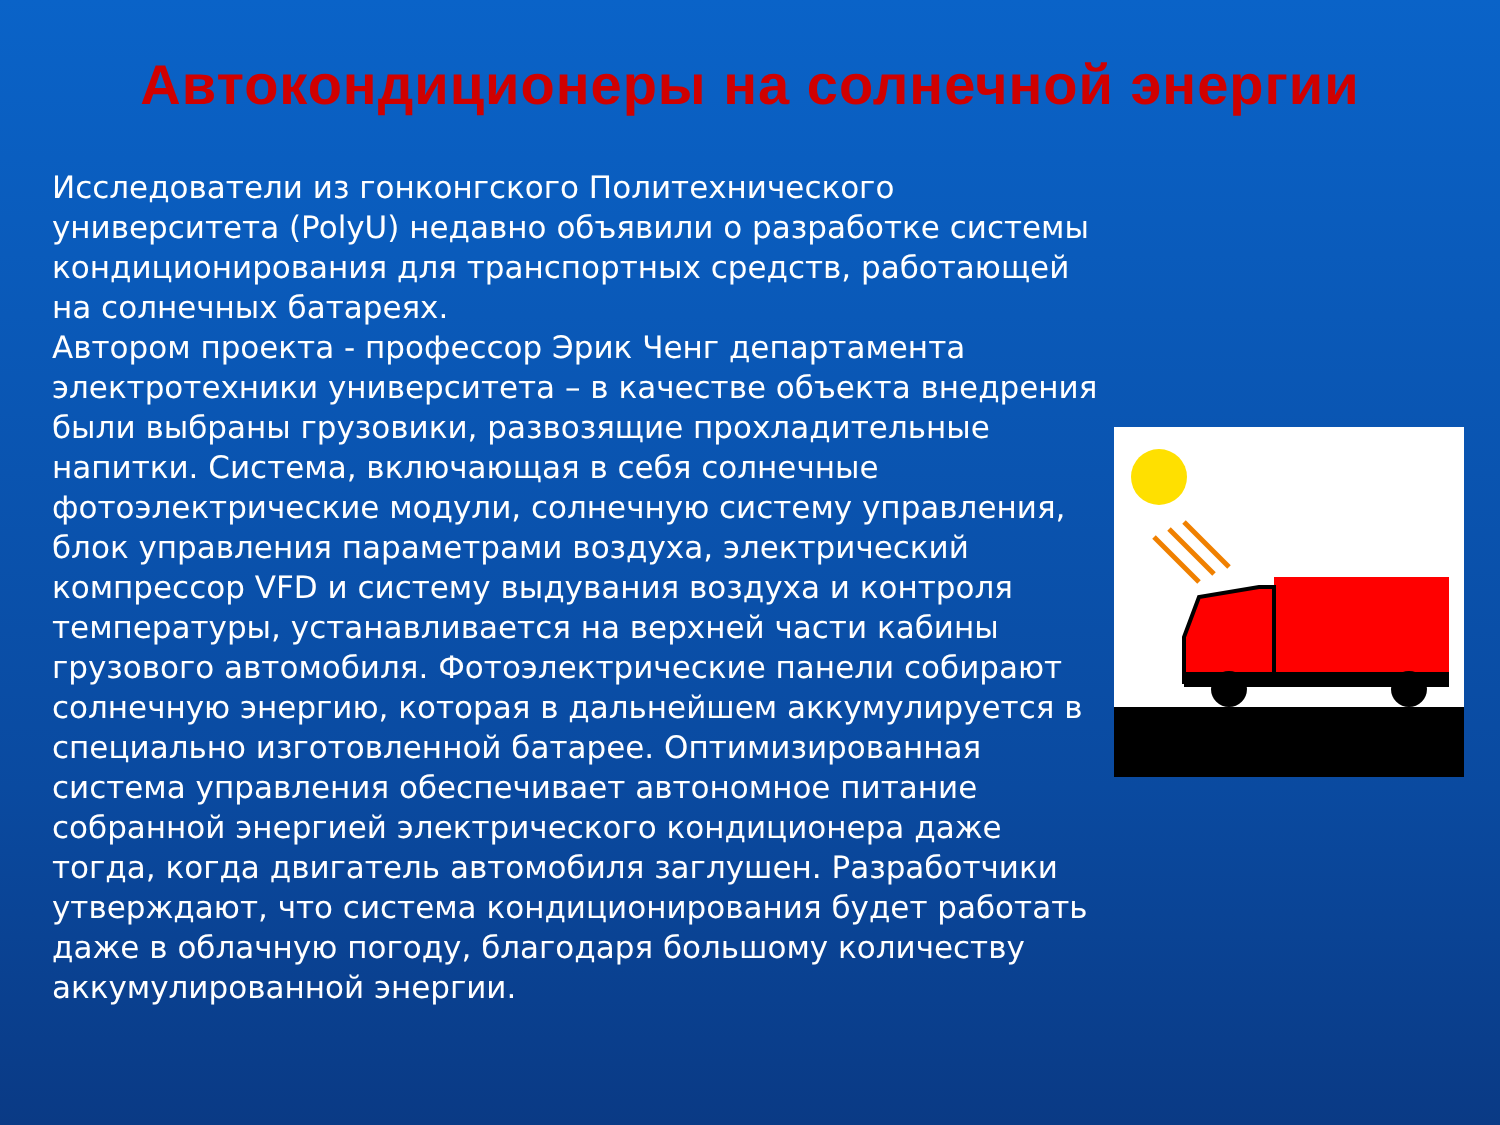Автокондиционеры на солнечной энергии
Исследователи из гонконгского Политехнического университета (PolyU) недавно объявили о разработке системы кондиционирования для транспортных средств, работающей на солнечных батареях.
Автором проекта - профессор Эрик Ченг департамента электротехники университета – в качестве объекта внедрения были выбраны грузовики, развозящие прохладительные напитки. Система, включающая в себя солнечные фотоэлектрические модули, солнечную систему управления, блок управления параметрами воздуха, электрический компрессор VFD и систему выдувания воздуха и контроля температуры, устанавливается на верхней части кабины грузового автомобиля. Фотоэлектрические панели собирают солнечную энергию, которая в дальнейшем аккумулируется в специально изготовленной батарее. Оптимизированная система управления обеспечивает автономное питание собранной энергией электрического кондиционера даже тогда, когда двигатель автомобиля заглушен. Разработчики утверждают, что система кондиционирования будет работать даже в облачную погоду, благодаря большому количеству аккумулированной энергии.